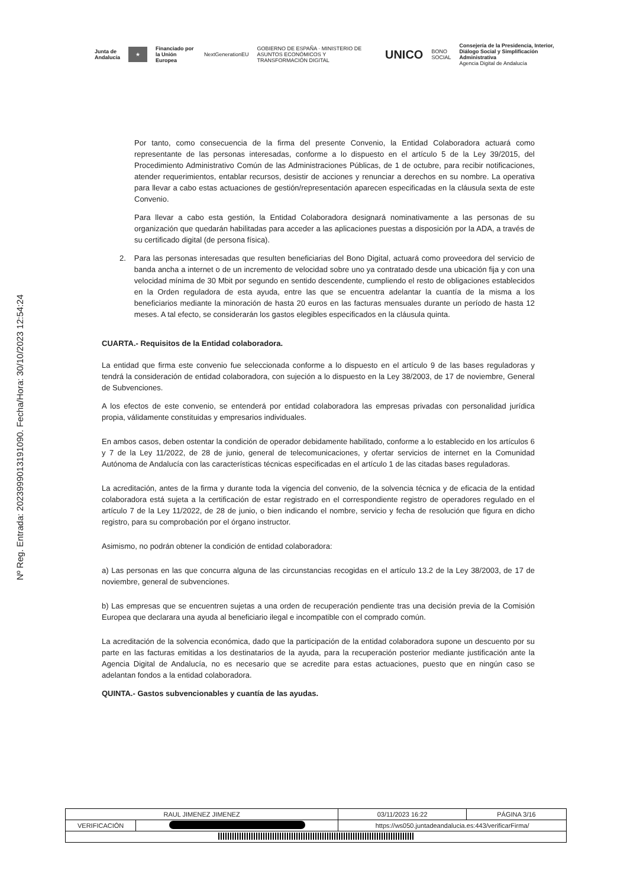Junta de Andalucía ★ Financiado por la Unión Europea NextGenerationEU GOBIERNO DE ESPAÑA · MINISTERIO DE ASUNTOS ECONÓMICOS Y TRANSFORMACIÓN DIGITAL UNICO BONO SOCIAL Consejería de la Presidencia, Interior, Diálogo Social y Simplificación Administrativa
Agencia Digital de Andalucía
Nº Reg. Entrada: 202399901319109​0. Fecha/Hora: 30/10/2023 12:54:24
Por tanto, como consecuencia de la firma del presente Convenio, la Entidad Colaboradora actuará como representante de las personas interesadas, conforme a lo dispuesto en el artículo 5 de la Ley 39/2015, del Procedimiento Administrativo Común de las Administraciones Públicas, de 1 de octubre, para recibir notificaciones, atender requerimientos, entablar recursos, desistir de acciones y renunciar a derechos en su nombre. La operativa para llevar a cabo estas actuaciones de gestión/representación aparecen especificadas en la cláusula sexta de este Convenio.
Para llevar a cabo esta gestión, la Entidad Colaboradora designará nominativamente a las personas de su organización que quedarán habilitadas para acceder a las aplicaciones puestas a disposición por la ADA, a través de su certificado digital (de persona física).
2. Para las personas interesadas que resulten beneficiarias del Bono Digital, actuará como proveedora del servicio de banda ancha a internet o de un incremento de velocidad sobre uno ya contratado desde una ubicación fija y con una velocidad mínima de 30 Mbit por segundo en sentido descendente, cumpliendo el resto de obligaciones establecidos en la Orden reguladora de esta ayuda, entre las que se encuentra adelantar la cuantía de la misma a los beneficiarios mediante la minoración de hasta 20 euros en las facturas mensuales durante un período de hasta 12 meses. A tal efecto, se considerarán los gastos elegibles especificados en la cláusula quinta.
CUARTA.- Requisitos de la Entidad colaboradora.
La entidad que firma este convenio fue seleccionada conforme a lo dispuesto en el artículo 9 de las bases reguladoras y tendrá la consideración de entidad colaboradora, con sujeción a lo dispuesto en la Ley 38/2003, de 17 de noviembre, General de Subvenciones.
A los efectos de este convenio, se entenderá por entidad colaboradora las empresas privadas con personalidad jurídica propia, válidamente constituidas y empresarios individuales.
En ambos casos, deben ostentar la condición de operador debidamente habilitado, conforme a lo establecido en los artículos 6 y 7 de la Ley 11/2022, de 28 de junio, general de telecomunicaciones, y ofertar servicios de internet en la Comunidad Autónoma de Andalucía con las características técnicas especificadas en el artículo 1 de las citadas bases reguladoras.
La acreditación, antes de la firma y durante toda la vigencia del convenio, de la solvencia técnica y de eficacia de la entidad colaboradora está sujeta a la certificación de estar registrado en el correspondiente registro de operadores regulado en el artículo 7 de la Ley 11/2022, de 28 de junio, o bien indicando el nombre, servicio y fecha de resolución que figura en dicho registro, para su comprobación por el órgano instructor.
Asimismo, no podrán obtener la condición de entidad colaboradora:
a) Las personas en las que concurra alguna de las circunstancias recogidas en el artículo 13.2 de la Ley 38/2003, de 17 de noviembre, general de subvenciones.
b) Las empresas que se encuentren sujetas a una orden de recuperación pendiente tras una decisión previa de la Comisión Europea que declarara una ayuda al beneficiario ilegal e incompatible con el comprado común.
La acreditación de la solvencia económica, dado que la participación de la entidad colaboradora supone un descuento por su parte en las facturas emitidas a los destinatarios de la ayuda, para la recuperación posterior mediante justificación ante la Agencia Digital de Andalucía, no es necesario que se acredite para estas actuaciones, puesto que en ningún caso se adelantan fondos a la entidad colaboradora.
QUINTA.- Gastos subvencionables y cuantía de las ayudas.
| RAUL JIMENEZ JIMENEZ | | | 03/11/2023 16:22 | PÁGINA 3/16 |
| VERIFICACIÓN | | https://ws050.juntadeandalucia.es:443/verificarFirma/ | | |